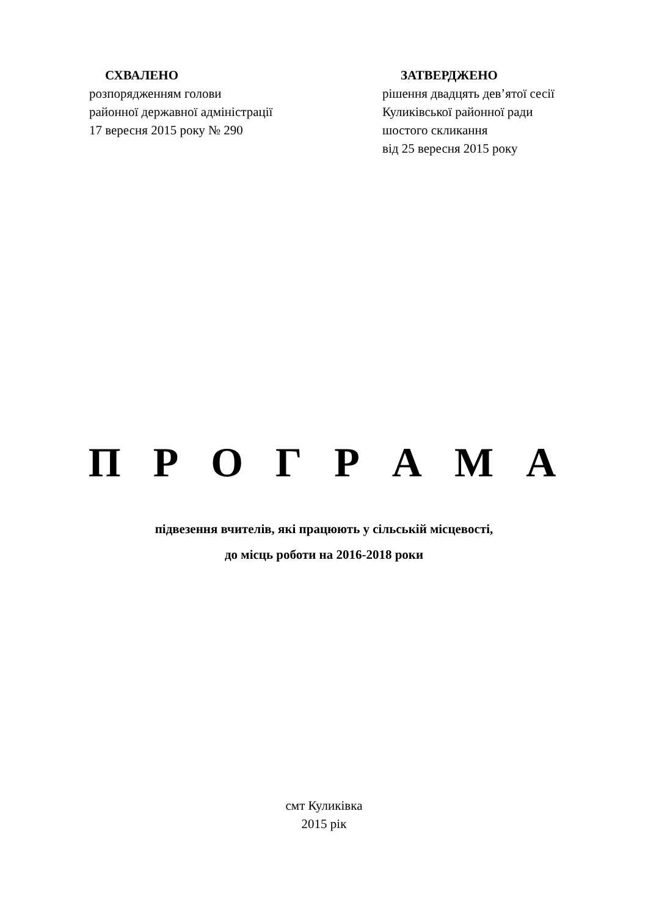СХВАЛЕНО
розпорядженням голови
районної державної адміністрації
17 вересня 2015 року № 290
ЗАТВЕРДЖЕНО
рішення двадцять дев’ятої сесії
Куликівської районної ради
шостого скликання
від 25 вересня 2015 року
П Р О Г Р А М А
підвезення вчителів, які працюють у сільській місцевості,
до місць роботи на 2016-2018 роки
смт Куликівка
2015 рік